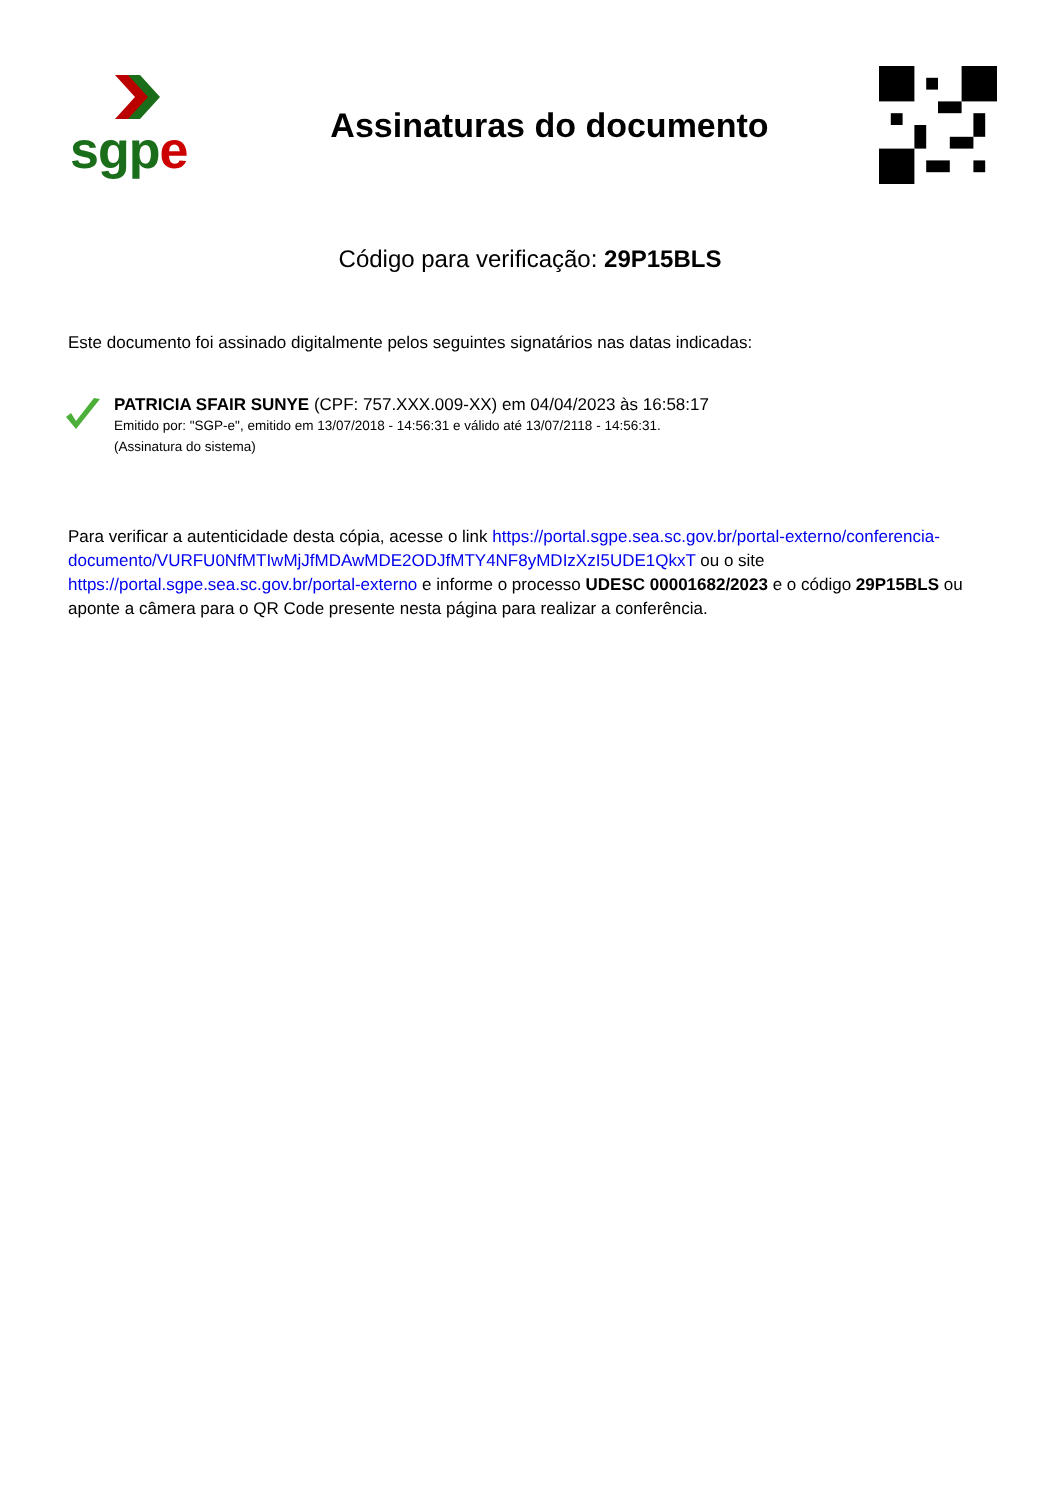sgp e
Assinaturas do documento
Código para verificação: 29P15BLS
Este documento foi assinado digitalmente pelos seguintes signatários nas datas indicadas:
PATRICIA SFAIR SUNYE (CPF: 757.XXX.009-XX) em 04/04/2023 às 16:58:17
Emitido por: "SGP-e", emitido em 13/07/2018 - 14:56:31 e válido até 13/07/2118 - 14:56:31.
(Assinatura do sistema)
Para verificar a autenticidade desta cópia, acesse o link https://portal.sgpe.sea.sc.gov.br/portal-externo/conferencia-documento/VURFU0NfMTIwMjJfMDAwMDE2ODJfMTY4NF8yMDIzXzI5UDE1QkxT ou o site https://portal.sgpe.sea.sc.gov.br/portal-externo e informe o processo UDESC 00001682/2023 e o código 29P15BLS ou aponte a câmera para o QR Code presente nesta página para realizar a conferência.